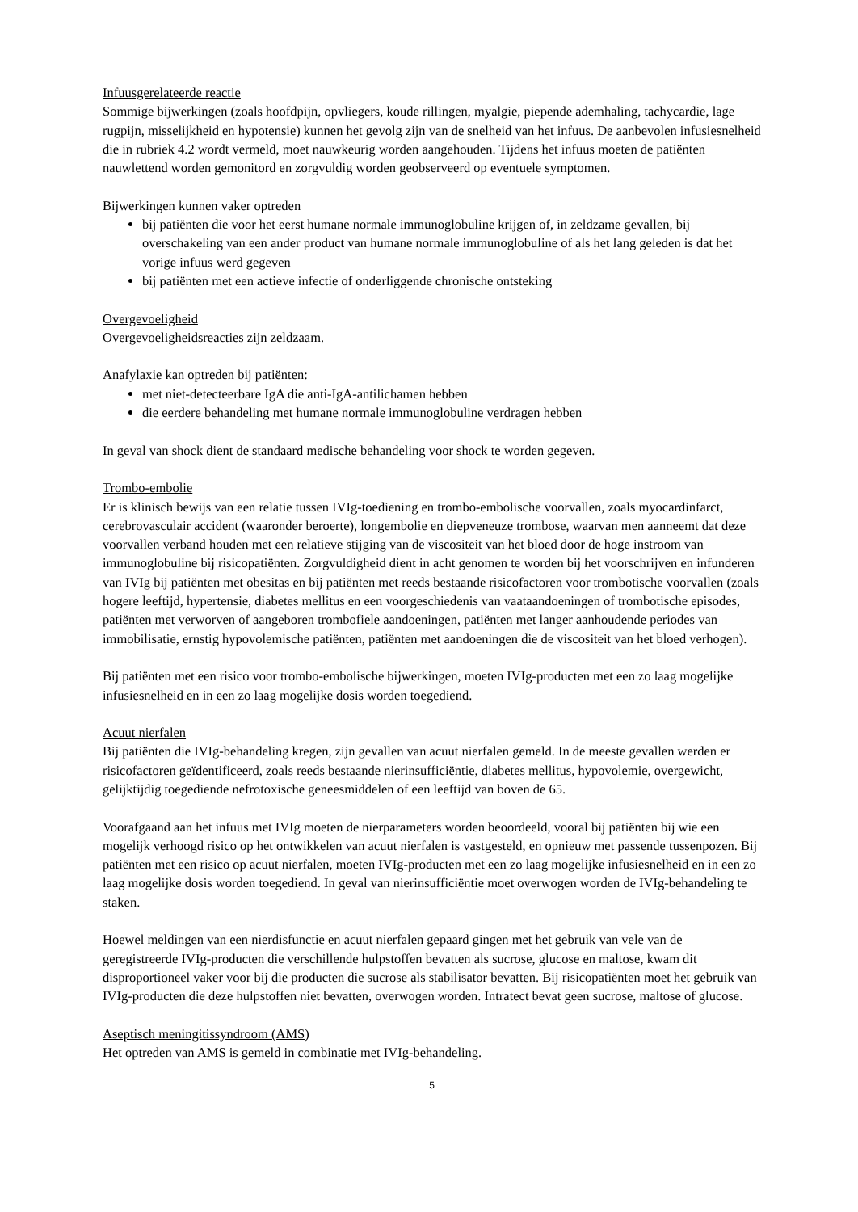Infuusgerelateerde reactie
Sommige bijwerkingen (zoals hoofdpijn, opvliegers, koude rillingen, myalgie, piepende ademhaling, tachycardie, lage rugpijn, misselijkheid en hypotensie) kunnen het gevolg zijn van de snelheid van het infuus. De aanbevolen infusiesnelheid die in rubriek 4.2 wordt vermeld, moet nauwkeurig worden aangehouden. Tijdens het infuus moeten de patiënten nauwlettend worden gemonitord en zorgvuldig worden geobserveerd op eventuele symptomen.
Bijwerkingen kunnen vaker optreden
bij patiënten die voor het eerst humane normale immunoglobuline krijgen of, in zeldzame gevallen, bij overschakeling van een ander product van humane normale immunoglobuline of als het lang geleden is dat het vorige infuus werd gegeven
bij patiënten met een actieve infectie of onderliggende chronische ontsteking
Overgevoeligheid
Overgevoeligheidsreacties zijn zeldzaam.
Anafylaxie kan optreden bij patiënten:
met niet-detecteerbare IgA die anti-IgA-antilichamen hebben
die eerdere behandeling met humane normale immunoglobuline verdragen hebben
In geval van shock dient de standaard medische behandeling voor shock te worden gegeven.
Trombo-embolie
Er is klinisch bewijs van een relatie tussen IVIg-toediening en trombo-embolische voorvallen, zoals myocardinfarct, cerebrovasculair accident (waaronder beroerte), longembolie en diepveneuze trombose, waarvan men aanneemt dat deze voorvallen verband houden met een relatieve stijging van de viscositeit van het bloed door de hoge instroom van immunoglobuline bij risicopatiënten. Zorgvuldigheid dient in acht genomen te worden bij het voorschrijven en infunderen van IVIg bij patiënten met obesitas en bij patiënten met reeds bestaande risicofactoren voor trombotische voorvallen (zoals hogere leeftijd, hypertensie, diabetes mellitus en een voorgeschiedenis van vaataandoeningen of trombotische episodes, patiënten met verworven of aangeboren trombofiele aandoeningen, patiënten met langer aanhoudende periodes van immobilisatie, ernstig hypovolemische patiënten, patiënten met aandoeningen die de viscositeit van het bloed verhogen).
Bij patiënten met een risico voor trombo-embolische bijwerkingen, moeten IVIg-producten met een zo laag mogelijke infusiesnelheid en in een zo laag mogelijke dosis worden toegediend.
Acuut nierfalen
Bij patiënten die IVIg-behandeling kregen, zijn gevallen van acuut nierfalen gemeld. In de meeste gevallen werden er risicofactoren geïdentificeerd, zoals reeds bestaande nierinsufficiëntie, diabetes mellitus, hypovolemie, overgewicht, gelijktijdig toegediende nefrotoxische geneesmiddelen of een leeftijd van boven de 65.
Voorafgaand aan het infuus met IVIg moeten de nierparameters worden beoordeeld, vooral bij patiënten bij wie een mogelijk verhoogd risico op het ontwikkelen van acuut nierfalen is vastgesteld, en opnieuw met passende tussenpozen. Bij patiënten met een risico op acuut nierfalen, moeten IVIg-producten met een zo laag mogelijke infusiesnelheid en in een zo laag mogelijke dosis worden toegediend. In geval van nierinsufficiëntie moet overwogen worden de IVIg-behandeling te staken.
Hoewel meldingen van een nierdisfunctie en acuut nierfalen gepaard gingen met het gebruik van vele van de geregistreerde IVIg-producten die verschillende hulpstoffen bevatten als sucrose, glucose en maltose, kwam dit disproportioneel vaker voor bij die producten die sucrose als stabilisator bevatten. Bij risicopatiënten moet het gebruik van IVIg-producten die deze hulpstoffen niet bevatten, overwogen worden. Intratect bevat geen sucrose, maltose of glucose.
Aseptisch meningitissyndroom (AMS)
Het optreden van AMS is gemeld in combinatie met IVIg-behandeling.
5